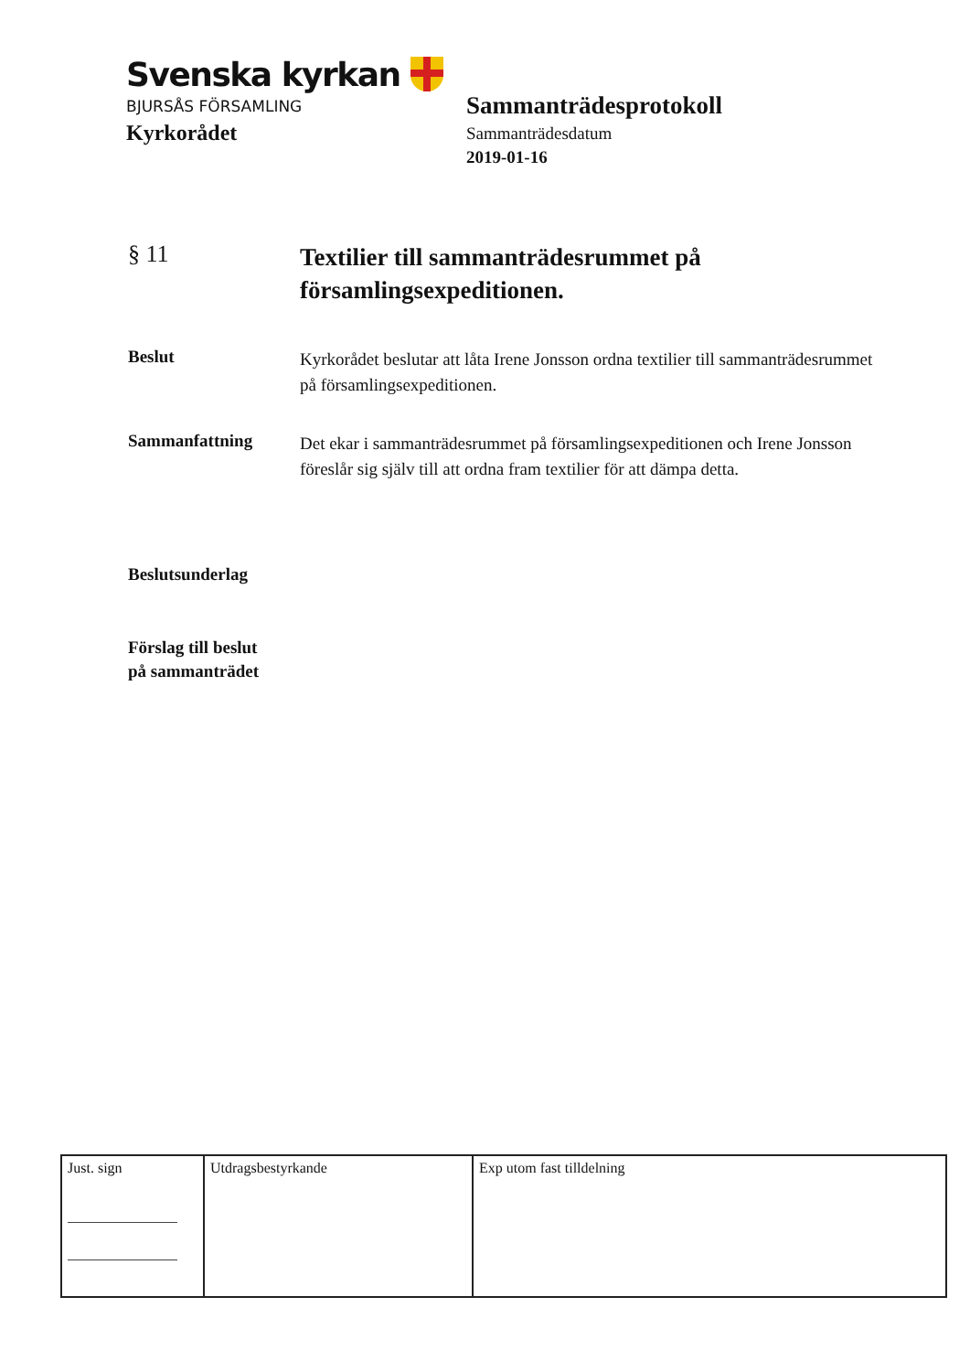Svenska kyrkan
BJURSÅS FÖRSAMLING
Kyrkorådet
Sammanträdesprotokoll
Sammanträdesdatum
2019-01-16
§ 11
Textilier till sammanträdesrummet på församlingsexpeditionen.
Beslut
Kyrkorådet beslutar att låta Irene Jonsson ordna textilier till sammanträdesrummet på församlingsexpeditionen.
Sammanfattning
Det ekar i sammanträdesrummet på församlingsexpeditionen och Irene Jonsson föreslår sig själv till att ordna fram textilier för att dämpa detta.
Beslutsunderlag
Förslag till beslut
på sammanträdet
| Just. sign | Utdragsbestyrkande | Exp utom fast tilldelning |